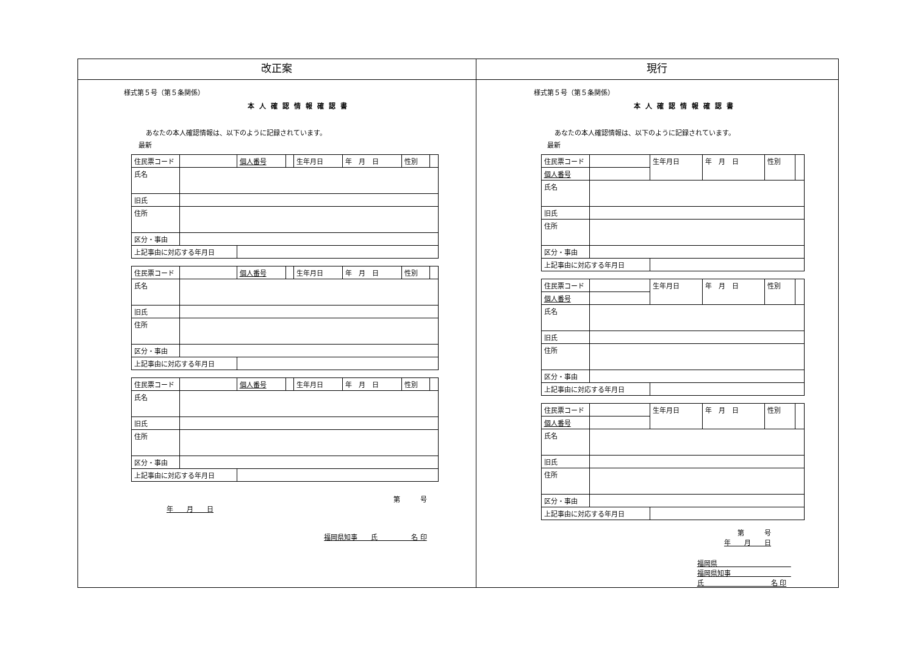| 改正案 | 現行 |
| --- | --- |
| 様式第５号（第５条関係） 本人確認情報確認書 あなたの本人確認情報は、以下のように記録されています。 最新 / 住民票コード / / 個人番号 / / 生年月日 / 年 月 日 / 性別 / / / 氏名 / / / / / / / / / 旧氏 / / / / / / / / / 住所 / / / / / / / / / 区分・事由 / / / / / / / / / 上記事由に対応する年月日 / / / / / / / / / 住民票コード / / 個人番号 / / 生年月日 / 年 月 日 / 性別 / / / 氏名 / / / / / / / / / 旧氏 / / / / / / / / / 住所 / / / / / / / / / 区分・事由 / / / / / / / / / 上記事由に対応する年月日 / / / / / / / / / 住民票コード / / 個人番号 / / 生年月日 / 年 月 日 / 性別 / / / 氏名 / / / / / / / / / 旧氏 / / / / / / / / / 住所 / / / / / / / / / 区分・事由 / / / / / / / / / 上記事由に対応する年月日 / / / / / / / / 第 号 年 月 日 福岡県知事 氏 名 印 | 様式第５号（第５条関係） 本人確認情報確認書 あなたの本人確認情報は、以下のように記録されています。 最新 / 住民票コード / / 生年月日 / 年 月 日 / 性別 / / / 個人番号 / / / / / / / 氏名 / / / / / / / 旧氏 / / / / / / / 住所 / / / / / / / 区分・事由 / / / / / / / 上記事由に対応する年月日 / / / / / / / 住民票コード / / 生年月日 / 年 月 日 / 性別 / / / 個人番号 / / / / / / / 氏名 / / / / / / / 旧氏 / / / / / / / 住所 / / / / / / / 区分・事由 / / / / / / / 上記事由に対応する年月日 / / / / / / / 住民票コード / / 生年月日 / 年 月 日 / 性別 / / / 個人番号 / / / / / / / 氏名 / / / / / / / 旧氏 / / / / / / / 住所 / / / / / / / 区分・事由 / / / / / / / 上記事由に対応する年月日 / / / / / / 第 号 年 月 日 福岡県 福岡県知事 氏 名 印 |